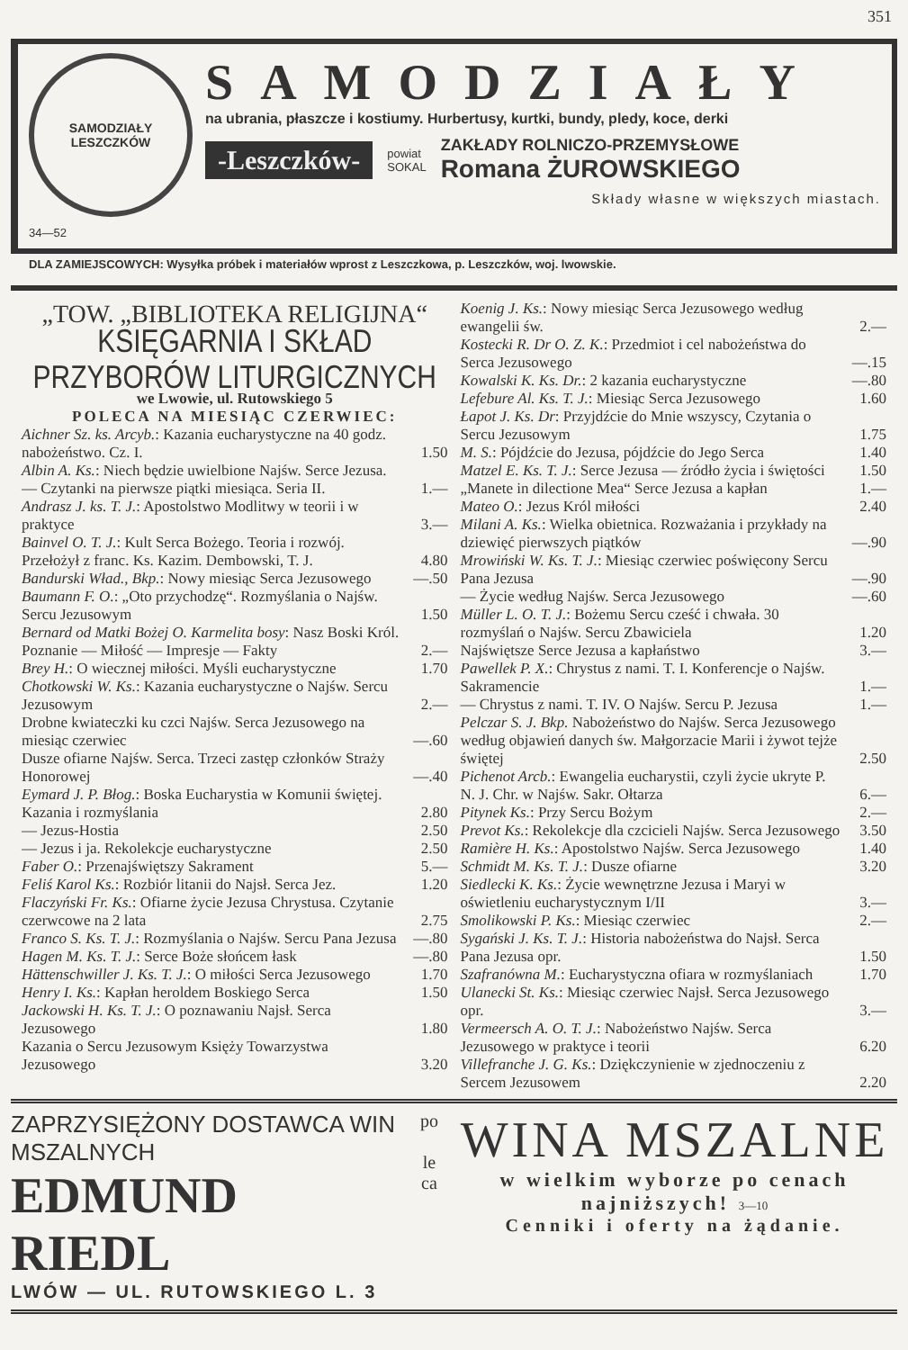351
SAMODZIAŁY
LESZCZKÓW
34—52
SAMODZIAŁY
na ubrania, płaszcze i kostiumy. Hurbertusy, kurtki, bundy, pledy, koce, derki
-Leszczków-
powiat
SOKAL
ZAKŁADY ROLNICZO-PRZEMYSŁOWE
Romana ŻUROWSKIEGO
Składy własne w większych miastach.
DLA ZAMIEJSCOWYCH: Wysyłka próbek i materiałów wprost z Leszczkowa, p. Leszczków, woj. lwowskie.
„TOW. „BIBLIOTEKA RELIGIJNA“
KSIĘGARNIA I SKŁAD PRZYBORÓW LITURGICZNYCH
we Lwowie, ul. Rutowskiego 5
POLECA NA MIESIĄC CZERWIEC:
| Aichner Sz. ks. Arcyb. : Kazania eucharystyczne na 40 godz. nabożeństwo. Cz. I. | 1.50 |
| Albin A. Ks. : Niech będzie uwielbione Najśw. Serce Jezusa. — Czytanki na pierwsze piątki miesiąca. Seria II. | 1.— |
| Andrasz J. ks. T. J. : Apostolstwo Modlitwy w teorii i w praktyce | 3.— |
| Bainvel O. T. J. : Kult Serca Bożego. Teoria i rozwój. Przełożył z franc. Ks. Kazim. Dembowski, T. J. | 4.80 |
| Bandurski Wład., Bkp. : Nowy miesiąc Serca Jezusowego | —.50 |
| Baumann F. O. : „Oto przychodzę“. Rozmyślania o Najśw. Sercu Jezusowym | 1.50 |
| Bernard od Matki Bożej O. Karmelita bosy : Nasz Boski Król. Poznanie — Miłość — Impresje — Fakty | 2.— |
| Brey H. : O wiecznej miłości. Myśli eucharystyczne | 1.70 |
| Chotkowski W. Ks. : Kazania eucharystyczne o Najśw. Sercu Jezusowym | 2.— |
| Drobne kwiateczki ku czci Najśw. Serca Jezusowego na miesiąc czerwiec | —.60 |
| Dusze ofiarne Najśw. Serca. Trzeci zastęp członków Straży Honorowej | —.40 |
| Eymard J. P. Błog. : Boska Eucharystia w Komunii świętej. Kazania i rozmyślania | 2.80 |
| — Jezus-Hostia | 2.50 |
| — Jezus i ja. Rekolekcje eucharystyczne | 2.50 |
| Faber O. : Przenajświętszy Sakrament | 5.— |
| Feliś Karol Ks. : Rozbiór litanii do Najsł. Serca Jez. | 1.20 |
| Flaczyński Fr. Ks. : Ofiarne życie Jezusa Chrystusa. Czytanie czerwcowe na 2 lata | 2.75 |
| Franco S. Ks. T. J. : Rozmyślania o Najśw. Sercu Pana Jezusa | —.80 |
| Hagen M. Ks. T. J. : Serce Boże słońcem łask | —.80 |
| Hättenschwiller J. Ks. T. J. : O miłości Serca Jezusowego | 1.70 |
| Henry I. Ks. : Kapłan heroldem Boskiego Serca | 1.50 |
| Jackowski H. Ks. T. J. : O poznawaniu Najsł. Serca Jezusowego | 1.80 |
| Kazania o Sercu Jezusowym Księży Towarzystwa Jezusowego | 3.20 |
| Koenig J. Ks. : Nowy miesiąc Serca Jezusowego według ewangelii św. | 2.— |
| Kostecki R. Dr O. Z. K. : Przedmiot i cel nabożeństwa do Serca Jezusowego | —.15 |
| Kowalski K. Ks. Dr. : 2 kazania eucharystyczne | —.80 |
| Lefebure Al. Ks. T. J. : Miesiąc Serca Jezusowego | 1.60 |
| Łapot J. Ks. Dr : Przyjdźcie do Mnie wszyscy, Czytania o Sercu Jezusowym | 1.75 |
| M. S. : Pójdźcie do Jezusa, pójdźcie do Jego Serca | 1.40 |
| Matzel E. Ks. T. J. : Serce Jezusa — źródło życia i świętości | 1.50 |
| „Manete in dilectione Mea“ Serce Jezusa a kapłan | 1.— |
| Mateo O. : Jezus Król miłości | 2.40 |
| Milani A. Ks. : Wielka obietnica. Rozważania i przykłady na dziewięć pierwszych piątków | —.90 |
| Mrowiński W. Ks. T. J. : Miesiąc czerwiec poświęcony Sercu Pana Jezusa | —.90 |
| — Życie według Najśw. Serca Jezusowego | —.60 |
| Müller L. O. T. J. : Bożemu Sercu cześć i chwała. 30 rozmyślań o Najśw. Sercu Zbawiciela | 1.20 |
| Najświętsze Serce Jezusa a kapłaństwo | 3.— |
| Pawellek P. X. : Chrystus z nami. T. I. Konferencje o Najśw. Sakramencie | 1.— |
| — Chrystus z nami. T. IV. O Najśw. Sercu P. Jezusa | 1.— |
| Pelczar S. J. Bkp. Nabożeństwo do Najśw. Serca Jezusowego według objawień danych św. Małgorzacie Marii i żywot tejże świętej | 2.50 |
| Pichenot Arcb. : Ewangelia eucharystii, czyli życie ukryte P. N. J. Chr. w Najśw. Sakr. Ołtarza | 6.— |
| Pitynek Ks. : Przy Sercu Bożym | 2.— |
| Prevot Ks. : Rekolekcje dla czcicieli Najśw. Serca Jezusowego | 3.50 |
| Ramière H. Ks. : Apostolstwo Najśw. Serca Jezusowego | 1.40 |
| Schmidt M. Ks. T. J. : Dusze ofiarne | 3.20 |
| Siedlecki K. Ks. : Życie wewnętrzne Jezusa i Maryi w oświetleniu eucharystycznym I/II | 3.— |
| Smolikowski P. Ks. : Miesiąc czerwiec | 2.— |
| Sygański J. Ks. T. J. : Historia nabożeństwa do Najsł. Serca Pana Jezusa opr. | 1.50 |
| Szafranówna M. : Eucharystyczna ofiara w rozmyślaniach | 1.70 |
| Ulanecki St. Ks. : Miesiąc czerwiec Najsł. Serca Jezusowego opr. | 3.— |
| Vermeersch A. O. T. J. : Nabożeństwo Najśw. Serca Jezusowego w praktyce i teorii | 6.20 |
| Villefranche J. G. Ks. : Dziękczynienie w zjednoczeniu z Sercem Jezusowem | 2.20 |
ZAPRZYSIĘŻONY DOSTAWCA WIN MSZALNYCH
EDMUND RIEDL
LWÓW — UL. RUTOWSKIEGO L. 3
po
le
ca
WINA MSZALNE
w wielkim wyborze po cenach najniższych! 3—10
Cenniki i oferty na żądanie.